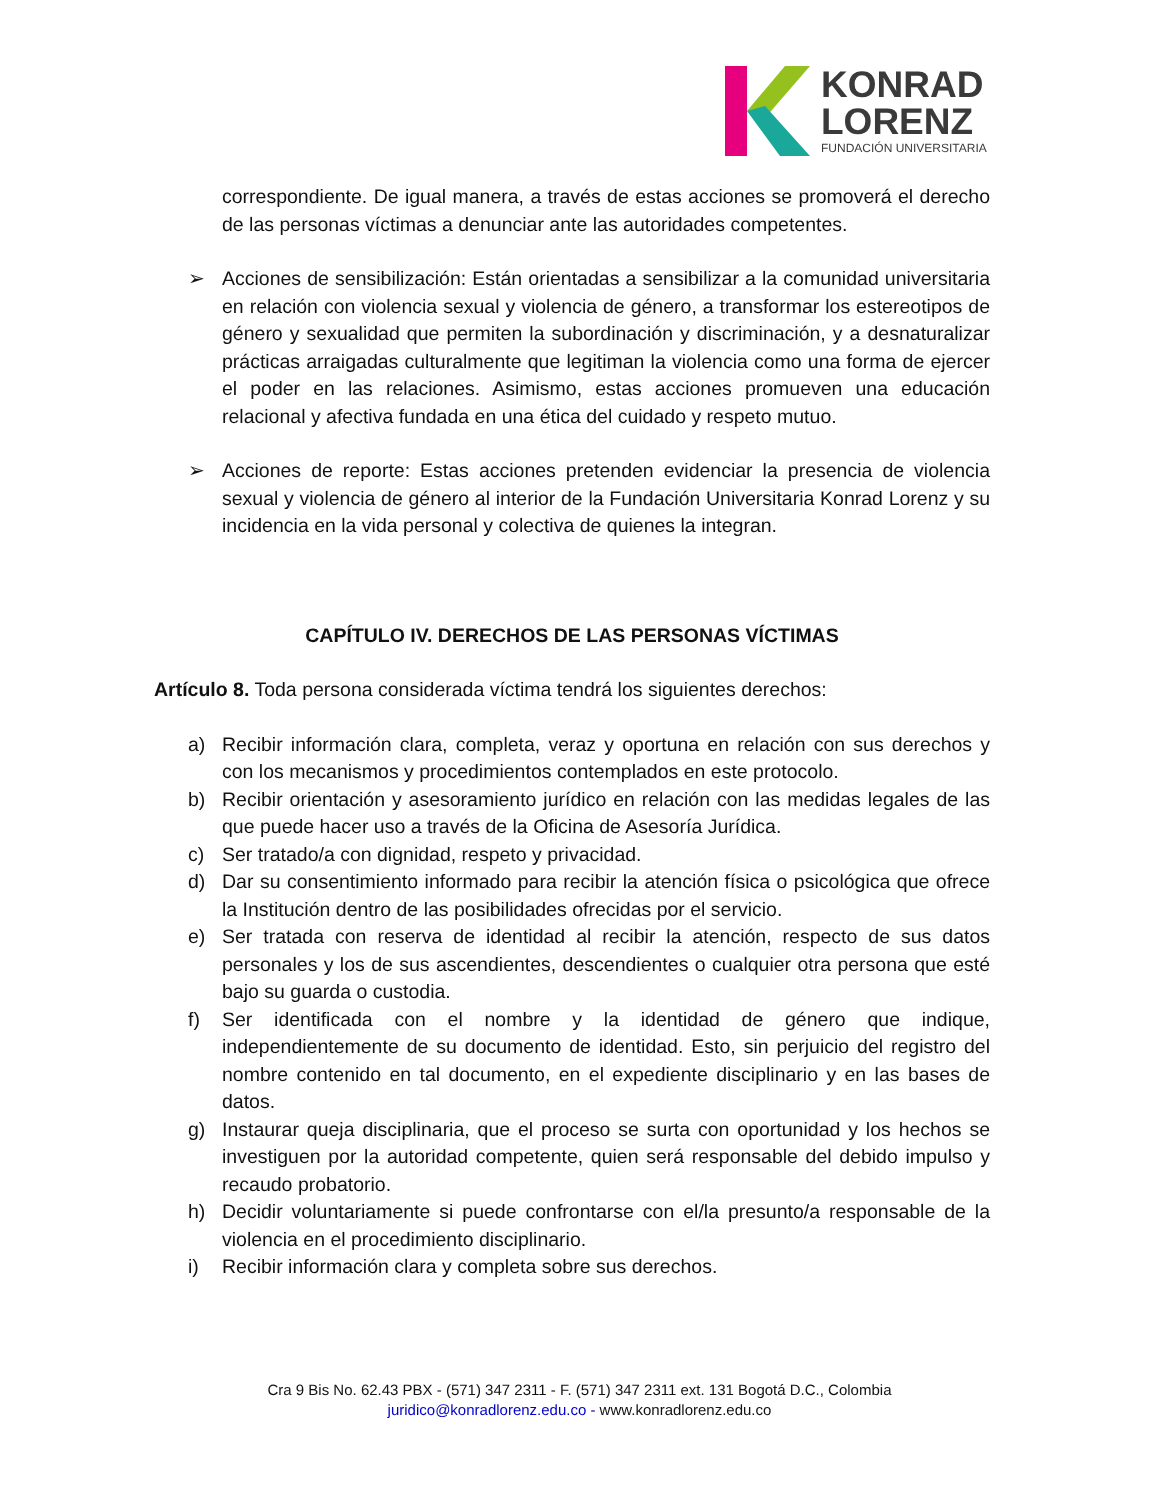KONRAD
LORENZ
FUNDACIÓN UNIVERSITARIA
correspondiente. De igual manera, a través de estas acciones se promoverá el derecho de las personas víctimas a denunciar ante las autoridades competentes.
➢ Acciones de sensibilización: Están orientadas a sensibilizar a la comunidad universitaria en relación con violencia sexual y violencia de género, a transformar los estereotipos de género y sexualidad que permiten la subordinación y discriminación, y a desnaturalizar prácticas arraigadas culturalmente que legitiman la violencia como una forma de ejercer el poder en las relaciones. Asimismo, estas acciones promueven una educación relacional y afectiva fundada en una ética del cuidado y respeto mutuo.
➢ Acciones de reporte: Estas acciones pretenden evidenciar la presencia de violencia sexual y violencia de género al interior de la Fundación Universitaria Konrad Lorenz y su incidencia en la vida personal y colectiva de quienes la integran.
CAPÍTULO IV. DERECHOS DE LAS PERSONAS VÍCTIMAS
Artículo 8. Toda persona considerada víctima tendrá los siguientes derechos:
a) Recibir información clara, completa, veraz y oportuna en relación con sus derechos y con los mecanismos y procedimientos contemplados en este protocolo.
b) Recibir orientación y asesoramiento jurídico en relación con las medidas legales de las que puede hacer uso a través de la Oficina de Asesoría Jurídica.
c) Ser tratado/a con dignidad, respeto y privacidad.
d) Dar su consentimiento informado para recibir la atención física o psicológica que ofrece la Institución dentro de las posibilidades ofrecidas por el servicio.
e) Ser tratada con reserva de identidad al recibir la atención, respecto de sus datos personales y los de sus ascendientes, descendientes o cualquier otra persona que esté bajo su guarda o custodia.
f) Ser identificada con el nombre y la identidad de género que indique, independientemente de su documento de identidad. Esto, sin perjuicio del registro del nombre contenido en tal documento, en el expediente disciplinario y en las bases de datos.
g) Instaurar queja disciplinaria, que el proceso se surta con oportunidad y los hechos se investiguen por la autoridad competente, quien será responsable del debido impulso y recaudo probatorio.
h) Decidir voluntariamente si puede confrontarse con el/la presunto/a responsable de la violencia en el procedimiento disciplinario.
i) Recibir información clara y completa sobre sus derechos.
Cra 9 Bis No. 62.43 PBX - (571) 347 2311 - F. (571) 347 2311 ext. 131 Bogotá D.C., Colombia
juridico@konradlorenz.edu.co - www.konradlorenz.edu.co